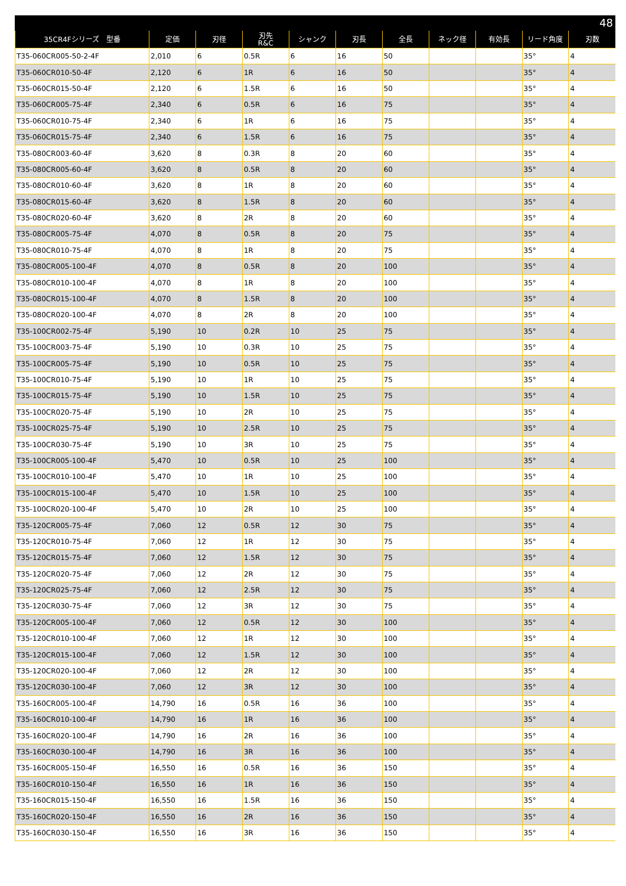48
| 35CR4Fシリーズ 型番 | 定価 | 刃径 | 刃先 R&C | シャンク | 刃長 | 全長 | ネック径 | 有効長 | リード角度 | 刃数 |
| --- | --- | --- | --- | --- | --- | --- | --- | --- | --- | --- |
| T35-060CR005-50-2-4F | 2,010 | 6 | 0.5R | 6 | 16 | 50 | | | 35° | 4 |
| T35-060CR010-50-4F | 2,120 | 6 | 1R | 6 | 16 | 50 | | | 35° | 4 |
| T35-060CR015-50-4F | 2,120 | 6 | 1.5R | 6 | 16 | 50 | | | 35° | 4 |
| T35-060CR005-75-4F | 2,340 | 6 | 0.5R | 6 | 16 | 75 | | | 35° | 4 |
| T35-060CR010-75-4F | 2,340 | 6 | 1R | 6 | 16 | 75 | | | 35° | 4 |
| T35-060CR015-75-4F | 2,340 | 6 | 1.5R | 6 | 16 | 75 | | | 35° | 4 |
| T35-080CR003-60-4F | 3,620 | 8 | 0.3R | 8 | 20 | 60 | | | 35° | 4 |
| T35-080CR005-60-4F | 3,620 | 8 | 0.5R | 8 | 20 | 60 | | | 35° | 4 |
| T35-080CR010-60-4F | 3,620 | 8 | 1R | 8 | 20 | 60 | | | 35° | 4 |
| T35-080CR015-60-4F | 3,620 | 8 | 1.5R | 8 | 20 | 60 | | | 35° | 4 |
| T35-080CR020-60-4F | 3,620 | 8 | 2R | 8 | 20 | 60 | | | 35° | 4 |
| T35-080CR005-75-4F | 4,070 | 8 | 0.5R | 8 | 20 | 75 | | | 35° | 4 |
| T35-080CR010-75-4F | 4,070 | 8 | 1R | 8 | 20 | 75 | | | 35° | 4 |
| T35-080CR005-100-4F | 4,070 | 8 | 0.5R | 8 | 20 | 100 | | | 35° | 4 |
| T35-080CR010-100-4F | 4,070 | 8 | 1R | 8 | 20 | 100 | | | 35° | 4 |
| T35-080CR015-100-4F | 4,070 | 8 | 1.5R | 8 | 20 | 100 | | | 35° | 4 |
| T35-080CR020-100-4F | 4,070 | 8 | 2R | 8 | 20 | 100 | | | 35° | 4 |
| T35-100CR002-75-4F | 5,190 | 10 | 0.2R | 10 | 25 | 75 | | | 35° | 4 |
| T35-100CR003-75-4F | 5,190 | 10 | 0.3R | 10 | 25 | 75 | | | 35° | 4 |
| T35-100CR005-75-4F | 5,190 | 10 | 0.5R | 10 | 25 | 75 | | | 35° | 4 |
| T35-100CR010-75-4F | 5,190 | 10 | 1R | 10 | 25 | 75 | | | 35° | 4 |
| T35-100CR015-75-4F | 5,190 | 10 | 1.5R | 10 | 25 | 75 | | | 35° | 4 |
| T35-100CR020-75-4F | 5,190 | 10 | 2R | 10 | 25 | 75 | | | 35° | 4 |
| T35-100CR025-75-4F | 5,190 | 10 | 2.5R | 10 | 25 | 75 | | | 35° | 4 |
| T35-100CR030-75-4F | 5,190 | 10 | 3R | 10 | 25 | 75 | | | 35° | 4 |
| T35-100CR005-100-4F | 5,470 | 10 | 0.5R | 10 | 25 | 100 | | | 35° | 4 |
| T35-100CR010-100-4F | 5,470 | 10 | 1R | 10 | 25 | 100 | | | 35° | 4 |
| T35-100CR015-100-4F | 5,470 | 10 | 1.5R | 10 | 25 | 100 | | | 35° | 4 |
| T35-100CR020-100-4F | 5,470 | 10 | 2R | 10 | 25 | 100 | | | 35° | 4 |
| T35-120CR005-75-4F | 7,060 | 12 | 0.5R | 12 | 30 | 75 | | | 35° | 4 |
| T35-120CR010-75-4F | 7,060 | 12 | 1R | 12 | 30 | 75 | | | 35° | 4 |
| T35-120CR015-75-4F | 7,060 | 12 | 1.5R | 12 | 30 | 75 | | | 35° | 4 |
| T35-120CR020-75-4F | 7,060 | 12 | 2R | 12 | 30 | 75 | | | 35° | 4 |
| T35-120CR025-75-4F | 7,060 | 12 | 2.5R | 12 | 30 | 75 | | | 35° | 4 |
| T35-120CR030-75-4F | 7,060 | 12 | 3R | 12 | 30 | 75 | | | 35° | 4 |
| T35-120CR005-100-4F | 7,060 | 12 | 0.5R | 12 | 30 | 100 | | | 35° | 4 |
| T35-120CR010-100-4F | 7,060 | 12 | 1R | 12 | 30 | 100 | | | 35° | 4 |
| T35-120CR015-100-4F | 7,060 | 12 | 1.5R | 12 | 30 | 100 | | | 35° | 4 |
| T35-120CR020-100-4F | 7,060 | 12 | 2R | 12 | 30 | 100 | | | 35° | 4 |
| T35-120CR030-100-4F | 7,060 | 12 | 3R | 12 | 30 | 100 | | | 35° | 4 |
| T35-160CR005-100-4F | 14,790 | 16 | 0.5R | 16 | 36 | 100 | | | 35° | 4 |
| T35-160CR010-100-4F | 14,790 | 16 | 1R | 16 | 36 | 100 | | | 35° | 4 |
| T35-160CR020-100-4F | 14,790 | 16 | 2R | 16 | 36 | 100 | | | 35° | 4 |
| T35-160CR030-100-4F | 14,790 | 16 | 3R | 16 | 36 | 100 | | | 35° | 4 |
| T35-160CR005-150-4F | 16,550 | 16 | 0.5R | 16 | 36 | 150 | | | 35° | 4 |
| T35-160CR010-150-4F | 16,550 | 16 | 1R | 16 | 36 | 150 | | | 35° | 4 |
| T35-160CR015-150-4F | 16,550 | 16 | 1.5R | 16 | 36 | 150 | | | 35° | 4 |
| T35-160CR020-150-4F | 16,550 | 16 | 2R | 16 | 36 | 150 | | | 35° | 4 |
| T35-160CR030-150-4F | 16,550 | 16 | 3R | 16 | 36 | 150 | | | 35° | 4 |